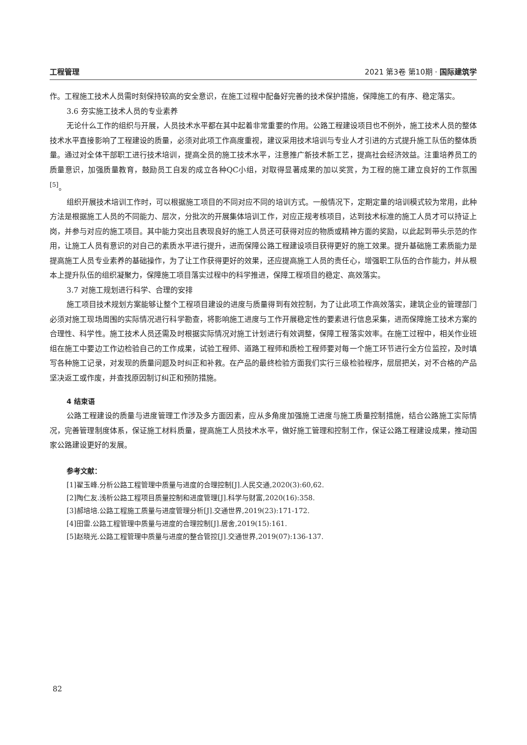工程管理 2021 第3卷 第10期 · 国际建筑学
作。工程施工技术人员需时刻保持较高的安全意识，在施工过程中配备好完善的技术保护措施，保障施工的有序、稳定落实。
3.6 夯实施工技术人员的专业素养
无论什么工作的组织与开展，人员技术水平都在其中起着非常重要的作用。公路工程建设项目也不例外，施工技术人员的整体技术水平直接影响了工程建设的质量，必须对此项工作高度重视，建议采用技术培训与专业人才引进的方式提升施工队伍的整体质量。通过对全体干部职工进行技术培训，提高全员的施工技术水平，注意推广新技术新工艺，提高社会经济效益。注重培养员工的质量意识，加强质量教育，鼓励员工自发的成立各种QC小组，对取得显著成果的加以奖赏，为工程的施工建立良好的工作氛围<sup>[5]</sup>。
组织开展技术培训工作时，可以根据施工项目的不同对应不同的培训方式。一般情况下，定期定量的培训模式较为常用，此种方法是根据施工人员的不同能力、层次，分批次的开展集体培训工作，对应正规考核项目，达到技术标准的施工人员才可以持证上岗，并参与对应的施工项目。其中能力突出且表现良好的施工人员还可获得对应的物质或精神方面的奖励，以此起到带头示范的作用，让施工人员有意识的对自己的素质水平进行提升，进而保障公路工程建设项目获得更好的施工效果。提升基础施工素质能力是提高施工人员专业素养的基础操作，为了让工作获得更好的效果，还应提高施工人员的责任心，增强职工队伍的合作能力，并从根本上提升队伍的组织凝聚力，保障施工项目落实过程中的科学推进，保障工程项目的稳定、高效落实。
3.7 对施工规划进行科学、合理的安排
施工项目技术规划方案能够让整个工程项目建设的进度与质量得到有效控制，为了让此项工作高效落实，建筑企业的管理部门必须对施工现场周围的实际情况进行科学勘查，将影响施工进度与工作开展稳定性的要素进行信息采集，进而保障施工技术方案的合理性、科学性。施工技术人员还需及时根据实际情况对施工计划进行有效调整，保障工程落实效率。在施工过程中，相关作业班组在施工中要边工作边检验自己的工作成果，试验工程师、道路工程师和质检工程师要对每一个施工环节进行全方位监控，及时填写各种施工记录，对发现的质量问题及时纠正和补救。在产品的最终检验方面我们实行三级检验程序，层层把关，对不合格的产品坚决返工或作废，并查找原因制订纠正和预防措施。
4 结束语
公路工程建设的质量与进度管理工作涉及多方面因素，应从多角度加强施工进度与施工质量控制措施，结合公路施工实际情况，完善管理制度体系，保证施工材料质量，提高施工人员技术水平，做好施工管理和控制工作，保证公路工程建设成果，推动国家公路建设更好的发展。
参考文献：
[1]翟玉峰.分析公路工程管理中质量与进度的合理控制[J].人民交通,2020(3):60,62.
[2]陶仁友.浅析公路工程项目质量控制和进度管理[J].科学与财富,2020(16):358.
[3]郝培培.公路工程施工质量与进度管理分析[J].交通世界,2019(23):171-172.
[4]田雷.公路工程管理中质量与进度的合理控制[J].居舍,2019(15):161.
[5]赵晓光.公路工程管理中质量与进度的整合管控[J].交通世界,2019(07):136-137.
82